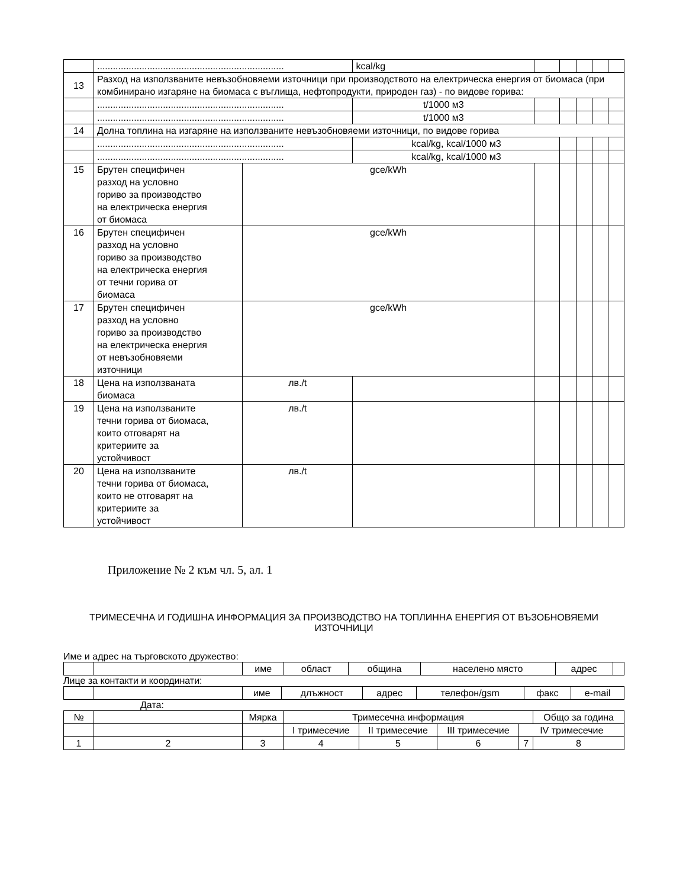| | ....................................................................... | | kcal/kg | | | | | |
| 13 | Разход на използваните невъзобновяеми източници при производството на електрическа енергия от биомаса (при комбинирано изгаряне на биомаса с въглища, нефтопродукти, природен газ) - по видове горива: | | | | | | | |
| | ....................................................................... | | t/1000 м3 | | | | | |
| | ....................................................................... | | t/1000 м3 | | | | | |
| 14 | Долна топлина на изгаряне на използваните невъзобновяеми източници, по видове горива | | | | | | | |
| | ....................................................................... | | kcal/kg, kcal/1000 м3 | | | | | |
| | ....................................................................... | | kcal/kg, kcal/1000 м3 | | | | | |
| 15 | Брутен специфичен разход на условно гориво за производство на електрическа енергия от биомаса | gce/kWh | | | | | | |
| 16 | Брутен специфичен разход на условно гориво за производство на електрическа енергия от течни горива от биомаса | gce/kWh | | | | | | |
| 17 | Брутен специфичен разход на условно гориво за производство на електрическа енергия от невъзобновяеми източници | gce/kWh | | | | | | |
| 18 | Цена на използваната биомаса | лв./t | | | | | | |
| 19 | Цена на използваните течни горива от биомаса, които отговарят на критериите за устойчивост | лв./t | | | | | | |
| 20 | Цена на използваните течни горива от биомаса, които не отговарят на критериите за устойчивост | лв./t | | | | | | |
Приложение № 2 към чл. 5, ал. 1
ТРИМЕСЕЧНА И ГОДИШНА ИНФОРМАЦИЯ ЗА ПРОИЗВОДСТВО НА ТОПЛИННА ЕНЕРГИЯ ОТ ВЪЗОБНОВЯЕМИ ИЗТОЧНИЦИ
Име и адрес на търговското дружество:
| | | име | област | община | населено място | адрес | |
Лице за контакти и координати:
| | | име | длъжност | адрес | телефон/gsm | факс | e-mail |
Дата:
| № | | Мярка | Тримесечна информация | | | | Общо за година |
| | | | I тримесечие | II тримесечие | III тримесечие | IV тримесечие | |
| 1 | 2 | 3 | 4 | 5 | 6 | 7 | 8 |